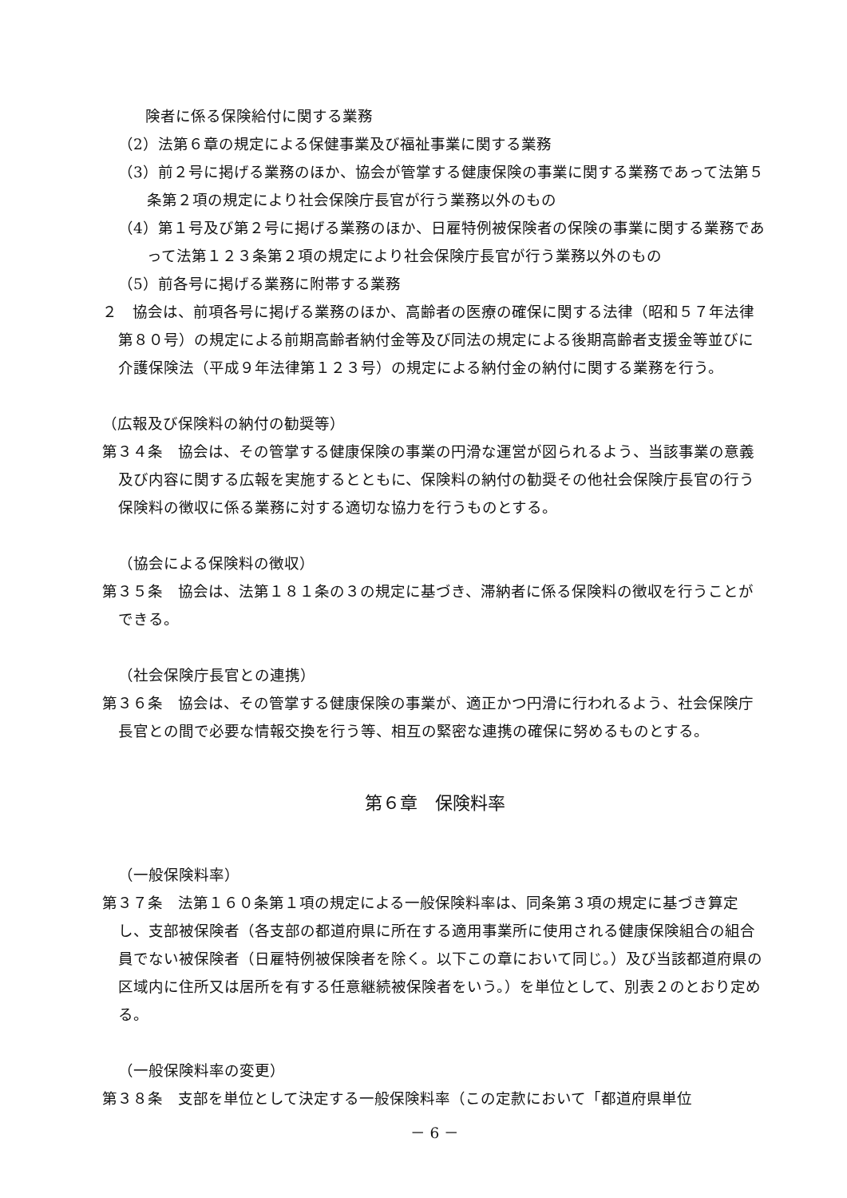険者に係る保険給付に関する業務
（2）法第６章の規定による保健事業及び福祉事業に関する業務
（3）前２号に掲げる業務のほか、協会が管掌する健康保険の事業に関する業務であって法第５条第２項の規定により社会保険庁長官が行う業務以外のもの
（4）第１号及び第２号に掲げる業務のほか、日雇特例被保険者の保険の事業に関する業務であって法第１２３条第２項の規定により社会保険庁長官が行う業務以外のもの
（5）前各号に掲げる業務に附帯する業務
２　協会は、前項各号に掲げる業務のほか、高齢者の医療の確保に関する法律（昭和５７年法律第８０号）の規定による前期高齢者納付金等及び同法の規定による後期高齢者支援金等並びに介護保険法（平成９年法律第１２３号）の規定による納付金の納付に関する業務を行う。
（広報及び保険料の納付の勧奨等）
第３４条　協会は、その管掌する健康保険の事業の円滑な運営が図られるよう、当該事業の意義及び内容に関する広報を実施するとともに、保険料の納付の勧奨その他社会保険庁長官の行う保険料の徴収に係る業務に対する適切な協力を行うものとする。
（協会による保険料の徴収）
第３５条　協会は、法第１８１条の３の規定に基づき、滞納者に係る保険料の徴収を行うことができる。
（社会保険庁長官との連携）
第３６条　協会は、その管掌する健康保険の事業が、適正かつ円滑に行われるよう、社会保険庁長官との間で必要な情報交換を行う等、相互の緊密な連携の確保に努めるものとする。
第６章　保険料率
（一般保険料率）
第３７条　法第１６０条第１項の規定による一般保険料率は、同条第３項の規定に基づき算定し、支部被保険者（各支部の都道府県に所在する適用事業所に使用される健康保険組合の組合員でない被保険者（日雇特例被保険者を除く。以下この章において同じ。）及び当該都道府県の区域内に住所又は居所を有する任意継続被保険者をいう。）を単位として、別表２のとおり定める。
（一般保険料率の変更）
第３８条　支部を単位として決定する一般保険料率（この定款において「都道府県単位
－ 6 －